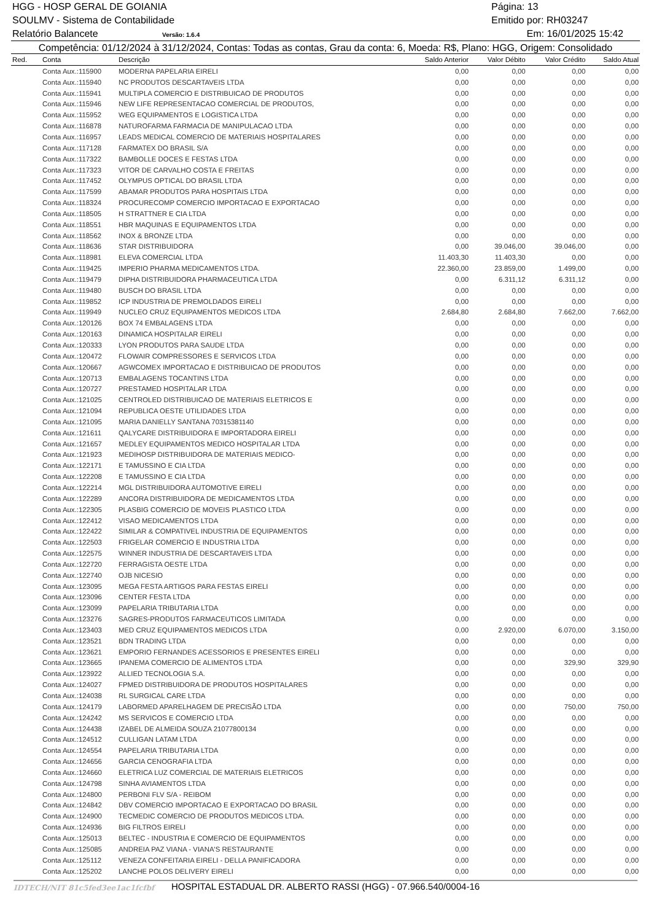HGG - HOSP GERAL DE GOIANIA Página: 13
SOULMV - Sistema de Contabilidade Emitido por: RH03247
Relatório Balancete Versão: 1.6.4 Em: 16/01/2025 15:42
Competência: 01/12/2024 à 31/12/2024, Contas: Todas as contas, Grau da conta: 6, Moeda: R$, Plano: HGG, Origem: Consolidado
| Red. | Conta | Descrição | Saldo Anterior | Valor Débito | Valor Crédito | Saldo Atual |
| --- | --- | --- | --- | --- | --- | --- |
| | Conta Aux.:115900 | MODERNA PAPELARIA EIRELI | 0,00 | 0,00 | 0,00 | 0,00 |
| | Conta Aux.:115940 | NC PRODUTOS DESCARTAVEIS LTDA | 0,00 | 0,00 | 0,00 | 0,00 |
| | Conta Aux.:115941 | MULTIPLA COMERCIO E DISTRIBUICAO DE PRODUTOS | 0,00 | 0,00 | 0,00 | 0,00 |
| | Conta Aux.:115946 | NEW LIFE REPRESENTACAO COMERCIAL DE PRODUTOS, | 0,00 | 0,00 | 0,00 | 0,00 |
| | Conta Aux.:115952 | WEG EQUIPAMENTOS E LOGISTICA LTDA | 0,00 | 0,00 | 0,00 | 0,00 |
| | Conta Aux.:116878 | NATUROFARMA FARMACIA DE MANIPULACAO LTDA | 0,00 | 0,00 | 0,00 | 0,00 |
| | Conta Aux.:116957 | LEADS MEDICAL COMERCIO DE MATERIAIS HOSPITALARES | 0,00 | 0,00 | 0,00 | 0,00 |
| | Conta Aux.:117128 | FARMATEX DO BRASIL S/A | 0,00 | 0,00 | 0,00 | 0,00 |
| | Conta Aux.:117322 | BAMBOLLE DOCES E FESTAS LTDA | 0,00 | 0,00 | 0,00 | 0,00 |
| | Conta Aux.:117323 | VITOR DE CARVALHO COSTA E FREITAS | 0,00 | 0,00 | 0,00 | 0,00 |
| | Conta Aux.:117452 | OLYMPUS OPTICAL DO BRASIL LTDA | 0,00 | 0,00 | 0,00 | 0,00 |
| | Conta Aux.:117599 | ABAMAR PRODUTOS PARA HOSPITAIS LTDA | 0,00 | 0,00 | 0,00 | 0,00 |
| | Conta Aux.:118324 | PROCURECOMP COMERCIO IMPORTACAO E EXPORTACAO | 0,00 | 0,00 | 0,00 | 0,00 |
| | Conta Aux.:118505 | H STRATTNER E CIA LTDA | 0,00 | 0,00 | 0,00 | 0,00 |
| | Conta Aux.:118551 | HBR MAQUINAS E EQUIPAMENTOS LTDA | 0,00 | 0,00 | 0,00 | 0,00 |
| | Conta Aux.:118562 | INOX & BRONZE LTDA | 0,00 | 0,00 | 0,00 | 0,00 |
| | Conta Aux.:118636 | STAR DISTRIBUIDORA | 0,00 | 39.046,00 | 39.046,00 | 0,00 |
| | Conta Aux.:118981 | ELEVA COMERCIAL LTDA | 11.403,30 | 11.403,30 | 0,00 | 0,00 |
| | Conta Aux.:119425 | IMPERIO PHARMA MEDICAMENTOS LTDA. | 22.360,00 | 23.859,00 | 1.499,00 | 0,00 |
| | Conta Aux.:119479 | DIPHA DISTRIBUIDORA PHARMACEUTICA LTDA | 0,00 | 6.311,12 | 6.311,12 | 0,00 |
| | Conta Aux.:119480 | BUSCH DO BRASIL LTDA | 0,00 | 0,00 | 0,00 | 0,00 |
| | Conta Aux.:119852 | ICP INDUSTRIA DE PREMOLDADOS EIRELI | 0,00 | 0,00 | 0,00 | 0,00 |
| | Conta Aux.:119949 | NUCLEO CRUZ EQUIPAMENTOS MEDICOS LTDA | 2.684,80 | 2.684,80 | 7.662,00 | 7.662,00 |
| | Conta Aux.:120126 | BOX 74 EMBALAGENS LTDA | 0,00 | 0,00 | 0,00 | 0,00 |
| | Conta Aux.:120163 | DINAMICA HOSPITALAR EIRELI | 0,00 | 0,00 | 0,00 | 0,00 |
| | Conta Aux.:120333 | LYON PRODUTOS PARA SAUDE LTDA | 0,00 | 0,00 | 0,00 | 0,00 |
| | Conta Aux.:120472 | FLOWAIR COMPRESSORES E SERVICOS LTDA | 0,00 | 0,00 | 0,00 | 0,00 |
| | Conta Aux.:120667 | AGWCOMEX IMPORTACAO E DISTRIBUICAO DE PRODUTOS | 0,00 | 0,00 | 0,00 | 0,00 |
| | Conta Aux.:120713 | EMBALAGENS TOCANTINS LTDA | 0,00 | 0,00 | 0,00 | 0,00 |
| | Conta Aux.:120727 | PRESTAMED HOSPITALAR LTDA | 0,00 | 0,00 | 0,00 | 0,00 |
| | Conta Aux.:121025 | CENTROLED DISTRIBUICAO DE MATERIAIS ELETRICOS E | 0,00 | 0,00 | 0,00 | 0,00 |
| | Conta Aux.:121094 | REPUBLICA OESTE UTILIDADES LTDA | 0,00 | 0,00 | 0,00 | 0,00 |
| | Conta Aux.:121095 | MARIA DANIELLY SANTANA 70315381140 | 0,00 | 0,00 | 0,00 | 0,00 |
| | Conta Aux.:121611 | QALYCARE DISTRIBUIDORA E IMPORTADORA EIRELI | 0,00 | 0,00 | 0,00 | 0,00 |
| | Conta Aux.:121657 | MEDLEY EQUIPAMENTOS MEDICO HOSPITALAR LTDA | 0,00 | 0,00 | 0,00 | 0,00 |
| | Conta Aux.:121923 | MEDIHOSP DISTRIBUIDORA DE MATERIAIS MEDICO- | 0,00 | 0,00 | 0,00 | 0,00 |
| | Conta Aux.:122171 | E TAMUSSINO E CIA LTDA | 0,00 | 0,00 | 0,00 | 0,00 |
| | Conta Aux.:122208 | E TAMUSSINO E CIA LTDA | 0,00 | 0,00 | 0,00 | 0,00 |
| | Conta Aux.:122214 | MGL DISTRIBUIDORA AUTOMOTIVE EIRELI | 0,00 | 0,00 | 0,00 | 0,00 |
| | Conta Aux.:122289 | ANCORA DISTRIBUIDORA DE MEDICAMENTOS LTDA | 0,00 | 0,00 | 0,00 | 0,00 |
| | Conta Aux.:122305 | PLASBIG COMERCIO DE MOVEIS PLASTICO LTDA | 0,00 | 0,00 | 0,00 | 0,00 |
| | Conta Aux.:122412 | VISAO MEDICAMENTOS LTDA | 0,00 | 0,00 | 0,00 | 0,00 |
| | Conta Aux.:122422 | SIMILAR & COMPATIVEL INDUSTRIA DE EQUIPAMENTOS | 0,00 | 0,00 | 0,00 | 0,00 |
| | Conta Aux.:122503 | FRIGELAR COMERCIO E INDUSTRIA LTDA | 0,00 | 0,00 | 0,00 | 0,00 |
| | Conta Aux.:122575 | WINNER INDUSTRIA DE DESCARTAVEIS LTDA | 0,00 | 0,00 | 0,00 | 0,00 |
| | Conta Aux.:122720 | FERRAGISTA OESTE LTDA | 0,00 | 0,00 | 0,00 | 0,00 |
| | Conta Aux.:122740 | OJB NICESIO | 0,00 | 0,00 | 0,00 | 0,00 |
| | Conta Aux.:123095 | MEGA FESTA ARTIGOS PARA FESTAS EIRELI | 0,00 | 0,00 | 0,00 | 0,00 |
| | Conta Aux.:123096 | CENTER FESTA LTDA | 0,00 | 0,00 | 0,00 | 0,00 |
| | Conta Aux.:123099 | PAPELARIA TRIBUTARIA LTDA | 0,00 | 0,00 | 0,00 | 0,00 |
| | Conta Aux.:123276 | SAGRES-PRODUTOS FARMACEUTICOS LIMITADA | 0,00 | 0,00 | 0,00 | 0,00 |
| | Conta Aux.:123403 | MED CRUZ EQUIPAMENTOS MEDICOS LTDA | 0,00 | 2.920,00 | 6.070,00 | 3.150,00 |
| | Conta Aux.:123521 | BDN TRADING LTDA | 0,00 | 0,00 | 0,00 | 0,00 |
| | Conta Aux.:123621 | EMPORIO FERNANDES ACESSORIOS E PRESENTES EIRELI | 0,00 | 0,00 | 0,00 | 0,00 |
| | Conta Aux.:123665 | IPANEMA COMERCIO DE ALIMENTOS LTDA | 0,00 | 0,00 | 329,90 | 329,90 |
| | Conta Aux.:123922 | ALLIED TECNOLOGIA S.A. | 0,00 | 0,00 | 0,00 | 0,00 |
| | Conta Aux.:124027 | FPMED DISTRIBUIDORA DE PRODUTOS HOSPITALARES | 0,00 | 0,00 | 0,00 | 0,00 |
| | Conta Aux.:124038 | RL SURGICAL CARE LTDA | 0,00 | 0,00 | 0,00 | 0,00 |
| | Conta Aux.:124179 | LABORMED APARELHAGEM DE PRECISÃO LTDA | 0,00 | 0,00 | 750,00 | 750,00 |
| | Conta Aux.:124242 | MS SERVICOS E COMERCIO LTDA | 0,00 | 0,00 | 0,00 | 0,00 |
| | Conta Aux.:124438 | IZABEL DE ALMEIDA SOUZA 21077800134 | 0,00 | 0,00 | 0,00 | 0,00 |
| | Conta Aux.:124512 | CULLIGAN LATAM LTDA | 0,00 | 0,00 | 0,00 | 0,00 |
| | Conta Aux.:124554 | PAPELARIA TRIBUTARIA LTDA | 0,00 | 0,00 | 0,00 | 0,00 |
| | Conta Aux.:124656 | GARCIA CENOGRAFIA LTDA | 0,00 | 0,00 | 0,00 | 0,00 |
| | Conta Aux.:124660 | ELETRICA LUZ COMERCIAL DE MATERIAIS ELETRICOS | 0,00 | 0,00 | 0,00 | 0,00 |
| | Conta Aux.:124798 | SINHA AVIAMENTOS LTDA | 0,00 | 0,00 | 0,00 | 0,00 |
| | Conta Aux.:124800 | PERBONI FLV S/A - REIBOM | 0,00 | 0,00 | 0,00 | 0,00 |
| | Conta Aux.:124842 | DBV COMERCIO IMPORTACAO E EXPORTACAO DO BRASIL | 0,00 | 0,00 | 0,00 | 0,00 |
| | Conta Aux.:124900 | TECMEDIC COMERCIO DE PRODUTOS MEDICOS LTDA. | 0,00 | 0,00 | 0,00 | 0,00 |
| | Conta Aux.:124936 | BIG FILTROS EIRELI | 0,00 | 0,00 | 0,00 | 0,00 |
| | Conta Aux.:125013 | BELTEC - INDUSTRIA E COMERCIO DE EQUIPAMENTOS | 0,00 | 0,00 | 0,00 | 0,00 |
| | Conta Aux.:125085 | ANDREIA PAZ VIANA - VIANA'S RESTAURANTE | 0,00 | 0,00 | 0,00 | 0,00 |
| | Conta Aux.:125112 | VENEZA CONFEITARIA EIRELI - DELLA PANIFICADORA | 0,00 | 0,00 | 0,00 | 0,00 |
| | Conta Aux.:125202 | LANCHE POLOS DELIVERY EIRELI | 0,00 | 0,00 | 0,00 | 0,00 |
IDTECH/NIT 81c5fed3ee1ac1fcfbf HOSPITAL ESTADUAL DR. ALBERTO RASSI (HGG) - 07.966.540/0004-16